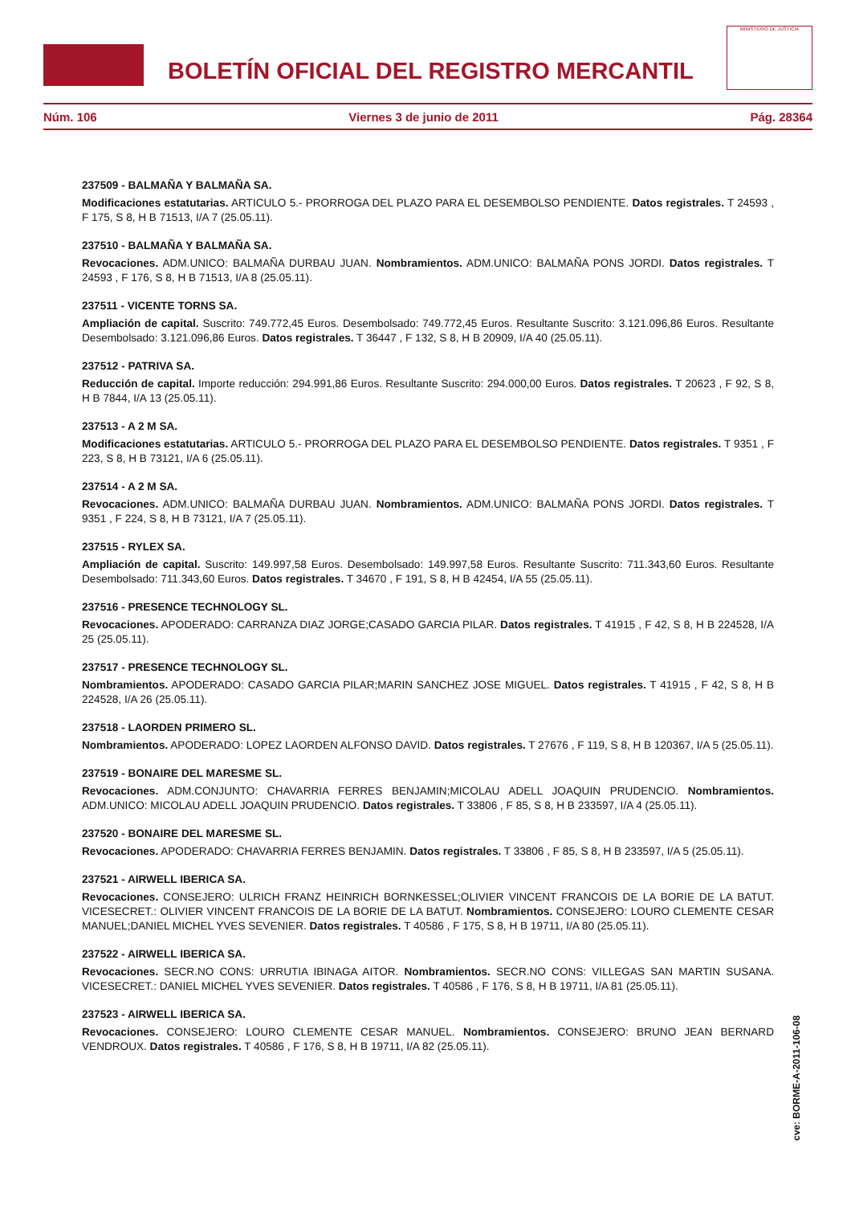BOLETÍN OFICIAL DEL REGISTRO MERCANTIL
MINISTERIO DE JUSTICIA
Núm. 106 Viernes 3 de junio de 2011 Pág. 28364
237509 - BALMAÑA Y BALMAÑA SA.
Modificaciones estatutarias. ARTICULO 5.- PRORROGA DEL PLAZO PARA EL DESEMBOLSO PENDIENTE. Datos registrales. T 24593 , F 175, S 8, H B 71513, I/A 7 (25.05.11).
237510 - BALMAÑA Y BALMAÑA SA.
Revocaciones. ADM.UNICO: BALMAÑA DURBAU JUAN. Nombramientos. ADM.UNICO: BALMAÑA PONS JORDI. Datos registrales. T 24593 , F 176, S 8, H B 71513, I/A 8 (25.05.11).
237511 - VICENTE TORNS SA.
Ampliación de capital. Suscrito: 749.772,45 Euros. Desembolsado: 749.772,45 Euros. Resultante Suscrito: 3.121.096,86 Euros. Resultante Desembolsado: 3.121.096,86 Euros. Datos registrales. T 36447 , F 132, S 8, H B 20909, I/A 40 (25.05.11).
237512 - PATRIVA SA.
Reducción de capital. Importe reducción: 294.991,86 Euros. Resultante Suscrito: 294.000,00 Euros. Datos registrales. T 20623 , F 92, S 8, H B 7844, I/A 13 (25.05.11).
237513 - A 2 M SA.
Modificaciones estatutarias. ARTICULO 5.- PRORROGA DEL PLAZO PARA EL DESEMBOLSO PENDIENTE. Datos registrales. T 9351 , F 223, S 8, H B 73121, I/A 6 (25.05.11).
237514 - A 2 M SA.
Revocaciones. ADM.UNICO: BALMAÑA DURBAU JUAN. Nombramientos. ADM.UNICO: BALMAÑA PONS JORDI. Datos registrales. T 9351 , F 224, S 8, H B 73121, I/A 7 (25.05.11).
237515 - RYLEX SA.
Ampliación de capital. Suscrito: 149.997,58 Euros. Desembolsado: 149.997,58 Euros. Resultante Suscrito: 711.343,60 Euros. Resultante Desembolsado: 711.343,60 Euros. Datos registrales. T 34670 , F 191, S 8, H B 42454, I/A 55 (25.05.11).
237516 - PRESENCE TECHNOLOGY SL.
Revocaciones. APODERADO: CARRANZA DIAZ JORGE;CASADO GARCIA PILAR. Datos registrales. T 41915 , F 42, S 8, H B 224528, I/A 25 (25.05.11).
237517 - PRESENCE TECHNOLOGY SL.
Nombramientos. APODERADO: CASADO GARCIA PILAR;MARIN SANCHEZ JOSE MIGUEL. Datos registrales. T 41915 , F 42, S 8, H B 224528, I/A 26 (25.05.11).
237518 - LAORDEN PRIMERO SL.
Nombramientos. APODERADO: LOPEZ LAORDEN ALFONSO DAVID. Datos registrales. T 27676 , F 119, S 8, H B 120367, I/A 5 (25.05.11).
237519 - BONAIRE DEL MARESME SL.
Revocaciones. ADM.CONJUNTO: CHAVARRIA FERRES BENJAMIN;MICOLAU ADELL JOAQUIN PRUDENCIO. Nombramientos. ADM.UNICO: MICOLAU ADELL JOAQUIN PRUDENCIO. Datos registrales. T 33806 , F 85, S 8, H B 233597, I/A 4 (25.05.11).
237520 - BONAIRE DEL MARESME SL.
Revocaciones. APODERADO: CHAVARRIA FERRES BENJAMIN. Datos registrales. T 33806 , F 85, S 8, H B 233597, I/A 5 (25.05.11).
237521 - AIRWELL IBERICA SA.
Revocaciones. CONSEJERO: ULRICH FRANZ HEINRICH BORNKESSEL;OLIVIER VINCENT FRANCOIS DE LA BORIE DE LA BATUT. VICESECRET.: OLIVIER VINCENT FRANCOIS DE LA BORIE DE LA BATUT. Nombramientos. CONSEJERO: LOURO CLEMENTE CESAR MANUEL;DANIEL MICHEL YVES SEVENIER. Datos registrales. T 40586 , F 175, S 8, H B 19711, I/A 80 (25.05.11).
237522 - AIRWELL IBERICA SA.
Revocaciones. SECR.NO CONS: URRUTIA IBINAGA AITOR. Nombramientos. SECR.NO CONS: VILLEGAS SAN MARTIN SUSANA. VICESECRET.: DANIEL MICHEL YVES SEVENIER. Datos registrales. T 40586 , F 176, S 8, H B 19711, I/A 81 (25.05.11).
237523 - AIRWELL IBERICA SA.
Revocaciones. CONSEJERO: LOURO CLEMENTE CESAR MANUEL. Nombramientos. CONSEJERO: BRUNO JEAN BERNARD VENDROUX. Datos registrales. T 40586 , F 176, S 8, H B 19711, I/A 82 (25.05.11).
cve: BORME-A-2011-106-08